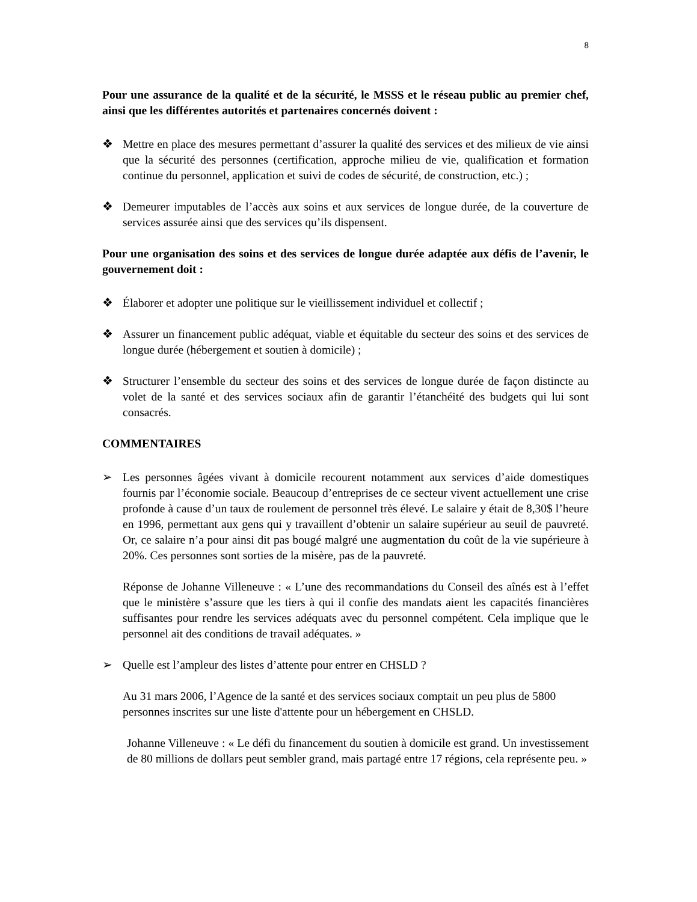8
Pour une assurance de la qualité et de la sécurité, le MSSS et le réseau public au premier chef, ainsi que les différentes autorités et partenaires concernés doivent :
❖ Mettre en place des mesures permettant d’assurer la qualité des services et des milieux de vie ainsi que la sécurité des personnes (certification, approche milieu de vie, qualification et formation continue du personnel, application et suivi de codes de sécurité, de construction, etc.) ;
❖ Demeurer imputables de l’accès aux soins et aux services de longue durée, de la couverture de services assurée ainsi que des services qu’ils dispensent.
Pour une organisation des soins et des services de longue durée adaptée aux défis de l’avenir, le gouvernement doit :
❖ Élaborer et adopter une politique sur le vieillissement individuel et collectif ;
❖ Assurer un financement public adéquat, viable et équitable du secteur des soins et des services de longue durée (hébergement et soutien à domicile) ;
❖ Structurer l’ensemble du secteur des soins et des services de longue durée de façon distincte au volet de la santé et des services sociaux afin de garantir l’étanchéité des budgets qui lui sont consacrés.
COMMENTAIRES
➢ Les personnes âgées vivant à domicile recourent notamment aux services d’aide domestiques fournis par l’économie sociale. Beaucoup d’entreprises de ce secteur vivent actuellement une crise profonde à cause d’un taux de roulement de personnel très élevé. Le salaire y était de 8,30$ l’heure en 1996, permettant aux gens qui y travaillent d’obtenir un salaire supérieur au seuil de pauvreté. Or, ce salaire n’a pour ainsi dit pas bougé malgré une augmentation du coût de la vie supérieure à 20%. Ces personnes sont sorties de la misère, pas de la pauvreté.
Réponse de Johanne Villeneuve : « L’une des recommandations du Conseil des aînés est à l’effet que le ministère s’assure que les tiers à qui il confie des mandats aient les capacités financières suffisantes pour rendre les services adéquats avec du personnel compétent. Cela implique que le personnel ait des conditions de travail adéquates. »
➢ Quelle est l’ampleur des listes d’attente pour entrer en CHSLD ?
Au 31 mars 2006, l’Agence de la santé et des services sociaux comptait un peu plus de 5800 personnes inscrites sur une liste d'attente pour un hébergement en CHSLD.
Johanne Villeneuve : « Le défi du financement du soutien à domicile est grand. Un investissement de 80 millions de dollars peut sembler grand, mais partagé entre 17 régions, cela représente peu. »